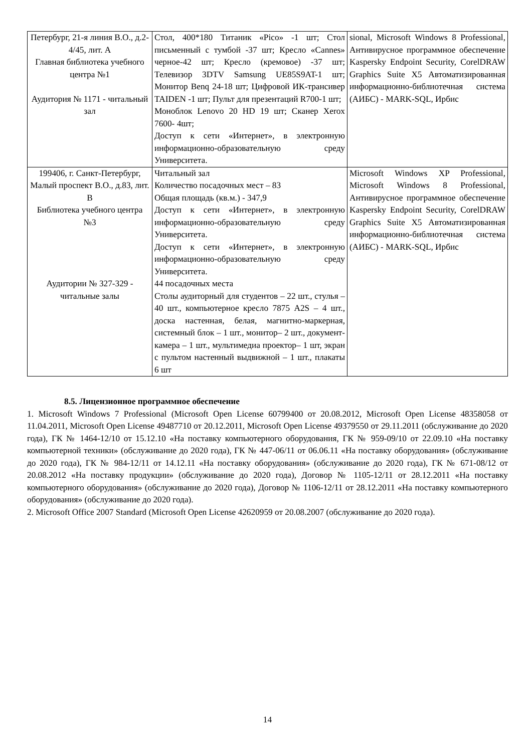| Петербург, 21-я линия В.О., д.2-4/45, лит. А Главная библиотека учебного центра №1 Аудитория № 1171 - читальный зал | Стол, 400*180 Титаник «Pico» -1 шт; Стол письменный с тумбой -37 шт; Кресло «Cannes» черное-42 шт; Кресло (кремовое) -37 шт; Телевизор 3DTV Samsung UE85S9AT-1 шт; Монитор Benq 24-18 шт; Цифровой ИК-трансивер TAIDEN -1 шт; Пульт для презентаций R700-1 шт; Моноблок Lenovo 20 HD 19 шт; Сканер Xerox 7600- 4шт; Доступ к сети «Интернет», в электронную информационно-образовательную среду Университета. | sional, Microsoft Windows 8 Professional, Антивирусное программное обеспечение Kaspersky Endpoint Security, CorelDRAW Graphics Suite X5 Автоматизированная информационно-библиотечная система (АИБС) - MARK-SQL, Ирбис |
| 199406, г. Санкт-Петербург, Малый проспект В.О., д.83, лит. В Библиотека учебного центра №3 Аудитории № 327-329 - читальные залы | Читальный зал Количество посадочных мест – 83 Общая площадь (кв.м.) - 347,9 Доступ к сети «Интернет», в электронную информационно-образовательную среду Университета. Доступ к сети «Интернет», в электронную информационно-образовательную среду Университета. 44 посадочных места Столы аудиторный для студентов – 22 шт., стулья – 40 шт., компьютерное кресло 7875 A2S – 4 шт., доска настенная, белая, магнитно-маркерная, системный блок – 1 шт., монитор– 2 шт., документ-камера – 1 шт., мультимедиа проектор– 1 шт, экран с пультом настенный выдвижной – 1 шт., плакаты 6 шт | Microsoft Windows XP Professional, Microsoft Windows 8 Professional, Антивирусное программное обеспечение Kaspersky Endpoint Security, CorelDRAW Graphics Suite X5 Автоматизированная информационно-библиотечная система (АИБС) - MARK-SQL, Ирбис |
8.5. Лицензионное программное обеспечение
1. Microsoft Windows 7 Professional (Microsoft Open License 60799400 от 20.08.2012, Microsoft Open License 48358058 от 11.04.2011, Microsoft Open License 49487710 от 20.12.2011, Microsoft Open License 49379550 от 29.11.2011 (обслуживание до 2020 года), ГК № 1464-12/10 от 15.12.10 «На поставку компьютерного оборудования, ГК № 959-09/10 от 22.09.10 «На поставку компьютерной техники» (обслуживание до 2020 года), ГК № 447-06/11 от 06.06.11 «На поставку оборудования» (обслуживание до 2020 года), ГК № 984-12/11 от 14.12.11 «На поставку оборудования» (обслуживание до 2020 года), ГК № 671-08/12 от 20.08.2012 «На поставку продукции» (обслуживание до 2020 года), Договор № 1105-12/11 от 28.12.2011 «На поставку компьютерного оборудования» (обслуживание до 2020 года), Договор № 1106-12/11 от 28.12.2011 «На поставку компьютерного оборудования» (обслуживание до 2020 года).
2. Microsoft Office 2007 Standard (Microsoft Open License 42620959 от 20.08.2007 (обслуживание до 2020 года).
14